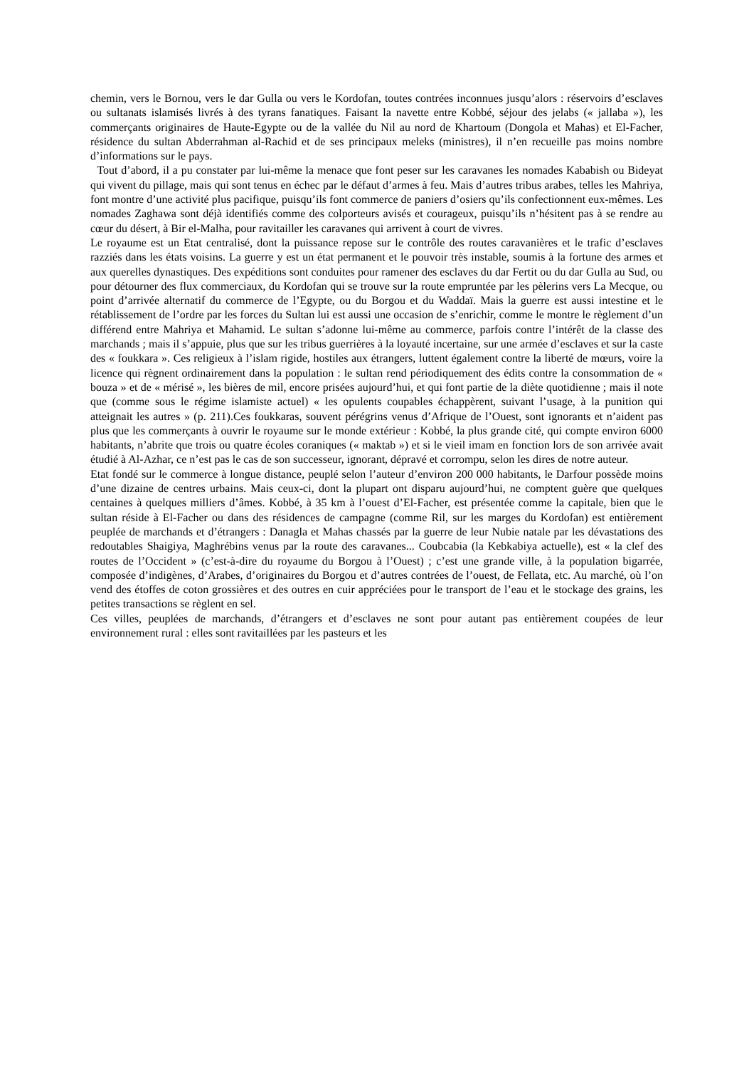chemin, vers le Bornou, vers le dar Gulla ou vers le Kordofan, toutes contrées inconnues jusqu’alors : réservoirs d’esclaves ou sultanats islamisés livrés à des tyrans fanatiques. Faisant la navette entre Kobbé, séjour des jelabs (« jallaba »), les commerçants originaires de Haute-Egypte ou de la vallée du Nil au nord de Khartoum (Dongola et Mahas) et El-Facher, résidence du sultan Abderrahman al-Rachid et de ses principaux meleks (ministres), il n’en recueille pas moins nombre d’informations sur le pays.
Tout d’abord, il a pu constater par lui-même la menace que font peser sur les caravanes les nomades Kababish ou Bideyat qui vivent du pillage, mais qui sont tenus en échec par le défaut d’armes à feu. Mais d’autres tribus arabes, telles les Mahriya, font montre d’une activité plus pacifique, puisqu’ils font commerce de paniers d’osiers qu’ils confectionnent eux-mêmes. Les nomades Zaghawa sont déjà identifiés comme des colporteurs avisés et courageux, puisqu’ils n’hésitent pas à se rendre au cœur du désert, à Bir el-Malha, pour ravitailler les caravanes qui arrivent à court de vivres.
Le royaume est un Etat centralisé, dont la puissance repose sur le contrôle des routes caravanières et le trafic d’esclaves razziés dans les états voisins. La guerre y est un état permanent et le pouvoir très instable, soumis à la fortune des armes et aux querelles dynastiques. Des expéditions sont conduites pour ramener des esclaves du dar Fertit ou du dar Gulla au Sud, ou pour détourner des flux commerciaux, du Kordofan qui se trouve sur la route empruntée par les pèlerins vers La Mecque, ou point d’arrivée alternatif du commerce de l’Egypte, ou du Borgou et du Waddaï. Mais la guerre est aussi intestine et le rétablissement de l’ordre par les forces du Sultan lui est aussi une occasion de s’enrichir, comme le montre le règlement d’un différend entre Mahriya et Mahamid. Le sultan s’adonne lui-même au commerce, parfois contre l’intérêt de la classe des marchands ; mais il s’appuie, plus que sur les tribus guerrières à la loyauté incertaine, sur une armée d’esclaves et sur la caste des « foukkara ». Ces religieux à l’islam rigide, hostiles aux étrangers, luttent également contre la liberté de mœurs, voire la licence qui règnent ordinairement dans la population : le sultan rend périodiquement des édits contre la consommation de « bouza » et de « mérisé », les bières de mil, encore prisées aujourd’hui, et qui font partie de la diète quotidienne ; mais il note que (comme sous le régime islamiste actuel) « les opulents coupables échappèrent, suivant l’usage, à la punition qui atteignait les autres » (p. 211).Ces foukkaras, souvent pérégrins venus d’Afrique de l’Ouest, sont ignorants et n’aident pas plus que les commerçants à ouvrir le royaume sur le monde extérieur : Kobbé, la plus grande cité, qui compte environ 6000 habitants, n’abrite que trois ou quatre écoles coraniques (« maktab ») et si le vieil imam en fonction lors de son arrivée avait étudié à Al-Azhar, ce n’est pas le cas de son successeur, ignorant, dépravé et corrompu, selon les dires de notre auteur.
Etat fondé sur le commerce à longue distance, peuplé selon l’auteur d’environ 200 000 habitants, le Darfour possède moins d’une dizaine de centres urbains. Mais ceux-ci, dont la plupart ont disparu aujourd’hui, ne comptent guère que quelques centaines à quelques milliers d’âmes. Kobbé, à 35 km à l’ouest d’El-Facher, est présentée comme la capitale, bien que le sultan réside à El-Facher ou dans des résidences de campagne (comme Ril, sur les marges du Kordofan) est entièrement peuplée de marchands et d’étrangers : Danagla et Mahas chassés par la guerre de leur Nubie natale par les dévastations des redoutables Shaigiya, Maghrébins venus par la route des caravanes... Coubcabia (la Kebkabiya actuelle), est « la clef des routes de l’Occident » (c’est-à-dire du royaume du Borgou à l’Ouest) ; c’est une grande ville, à la population bigarrée, composée d’indigènes, d’Arabes, d’originaires du Borgou et d’autres contrées de l’ouest, de Fellata, etc. Au marché, où l’on vend des étoffes de coton grossières et des outres en cuir appréciées pour le transport de l’eau et le stockage des grains, les petites transactions se règlent en sel.
Ces villes, peuplées de marchands, d’étrangers et d’esclaves ne sont pour autant pas entièrement coupées de leur environnement rural : elles sont ravitaillées par les pasteurs et les